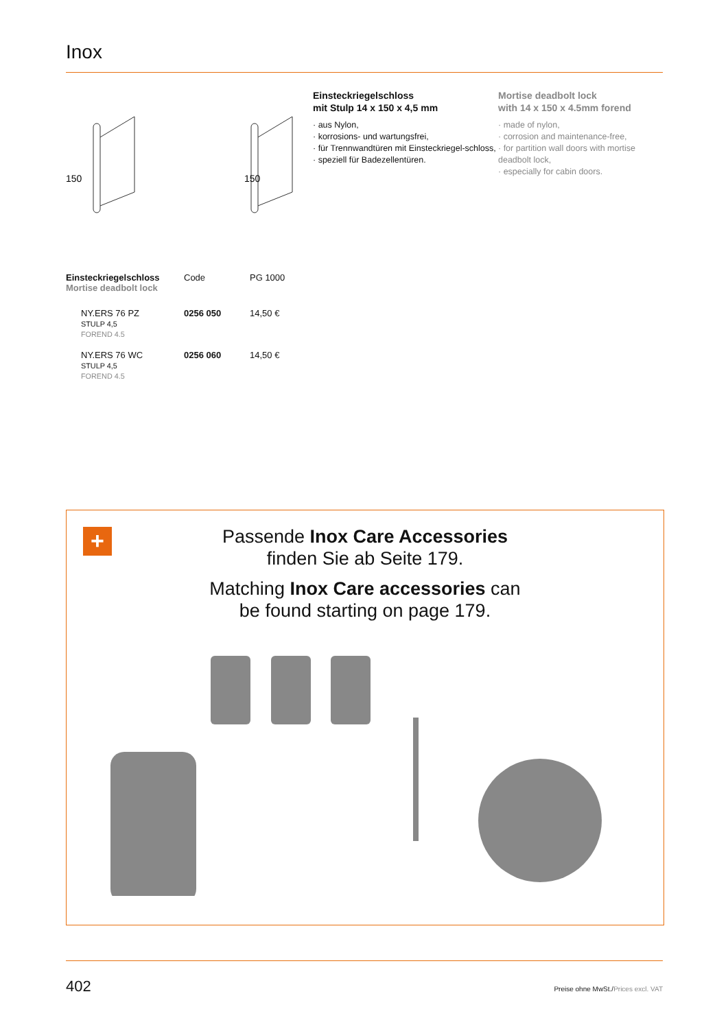Inox
150
150
Einsteckriegelschloss
mit Stulp 14 x 150 x 4,5 mm
· aus Nylon,
· korrosions- und wartungsfrei,
· für Trennwandtüren mit Einsteckriegel-schloss,
· speziell für Badezellentüren.
Mortise deadbolt lock
with 14 x 150 x 4.5mm forend
· made of nylon,
· corrosion and maintenance-free,
· for partition wall doors with mortise deadbolt lock,
· especially for cabin doors.
| Einsteckriegelschloss Mortise deadbolt lock | Code | PG 1000 |
| --- | --- | --- |
| NY.ERS 76 PZ STULP 4,5 FOREND 4.5 | 0256 050 | 14,50 € |
| NY.ERS 76 WC STULP 4,5 FOREND 4.5 | 0256 060 | 14,50 € |
+
Passende Inox Care Accessories
finden Sie ab Seite 179.
Matching Inox Care accessories can
be found starting on page 179.
402 Preise ohne MwSt./Prices excl. VAT